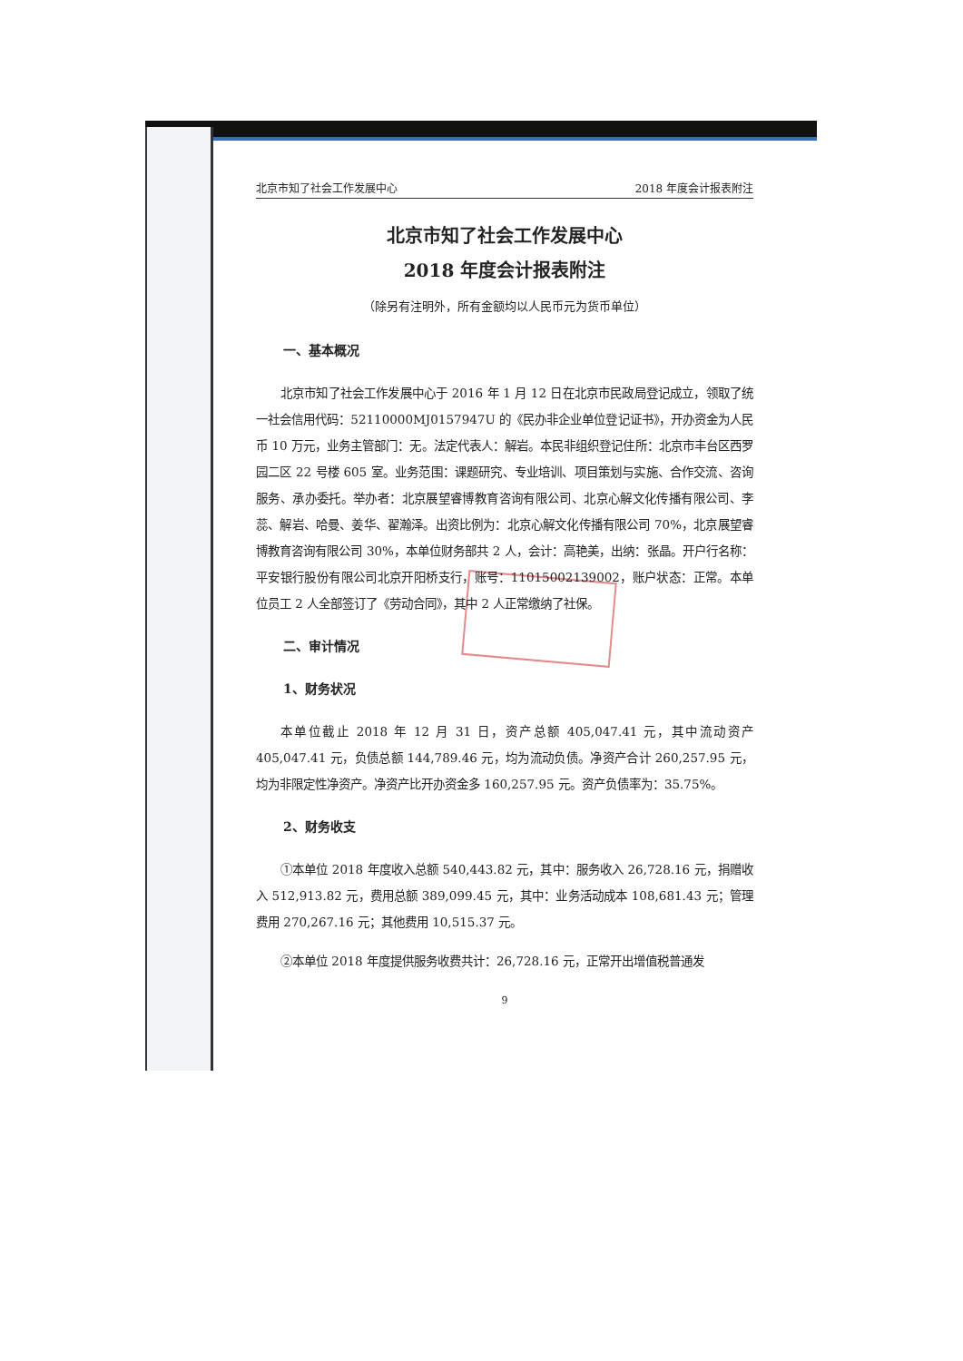北京市知了社会工作发展中心 2018 年度会计报表附注
北京市知了社会工作发展中心
2018 年度会计报表附注
（除另有注明外，所有金额均以人民币元为货币单位）
一、基本概况
北京市知了社会工作发展中心于 2016 年 1 月 12 日在北京市民政局登记成立，领取了统一社会信用代码：52110000MJ0157947U 的《民办非企业单位登记证书》，开办资金为人民币 10 万元，业务主管部门：无。法定代表人：解岩。本民非组织登记住所：北京市丰台区西罗园二区 22 号楼 605 室。业务范围：课题研究、专业培训、项目策划与实施、合作交流、咨询服务、承办委托。举办者：北京展望睿博教育咨询有限公司、北京心解文化传播有限公司、李蕊、解岩、哈曼、姜华、翟瀚泽。出资比例为：北京心解文化传播有限公司 70%，北京展望睿博教育咨询有限公司 30%，本单位财务部共 2 人，会计：高艳美，出纳：张晶。开户行名称：平安银行股份有限公司北京开阳桥支行，账号：11015002139002，账户状态：正常。本单位员工 2 人全部签订了《劳动合同》，其中 2 人正常缴纳了社保。
二、审计情况
1、财务状况
本单位截止 2018 年 12 月 31 日，资产总额 405,047.41 元，其中流动资产 405,047.41 元，负债总额 144,789.46 元，均为流动负债。净资产合计 260,257.95 元，均为非限定性净资产。净资产比开办资金多 160,257.95 元。资产负债率为：35.75%。
2、财务收支
①本单位 2018 年度收入总额 540,443.82 元，其中：服务收入 26,728.16 元，捐赠收入 512,913.82 元，费用总额 389,099.45 元，其中：业务活动成本 108,681.43 元；管理费用 270,267.16 元；其他费用 10,515.37 元。
②本单位 2018 年度提供服务收费共计：26,728.16 元，正常开出增值税普通发
9